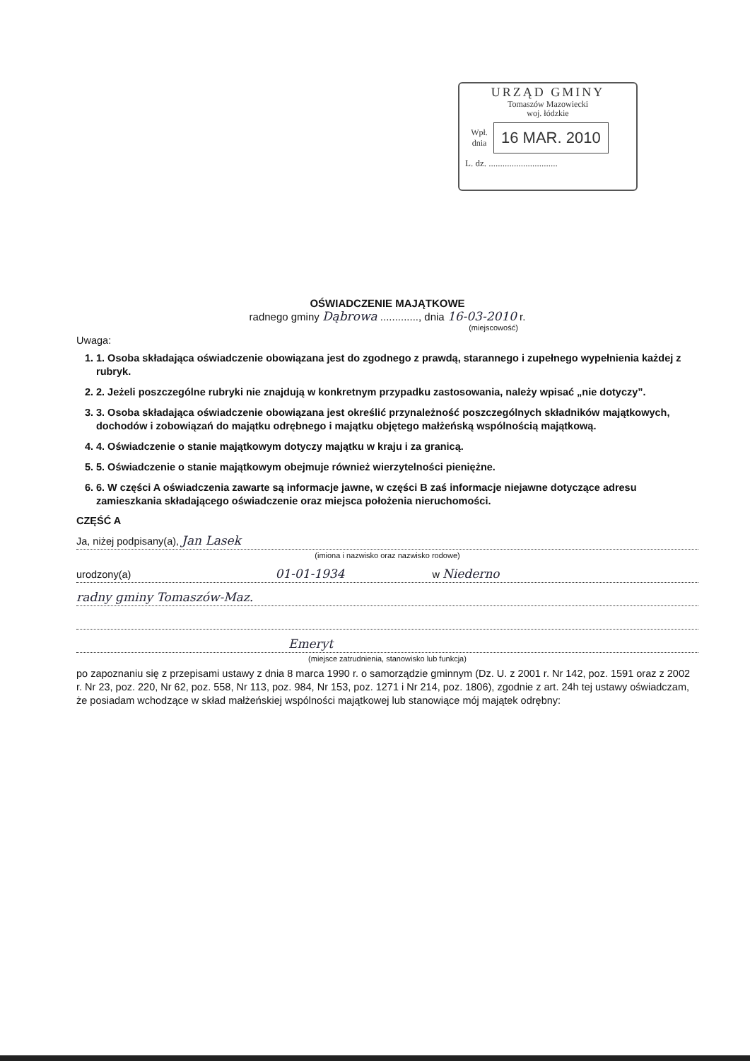URZĄD GMINY
Tomaszów Mazowiecki
woj. łódzkie
Wpł. dnia
16 MAR. 2010
L. dz. ..............................
OŚWIADCZENIE MAJĄTKOWE
radnego gminy Dąbrowa ............., dnia 16-03-2010 r.
(miejscowość)
Uwaga:
1. 1. Osoba składająca oświadczenie obowiązana jest do zgodnego z prawdą, starannego i zupełnego wypełnienia każdej z rubryk.
2. 2. Jeżeli poszczególne rubryki nie znajdują w konkretnym przypadku zastosowania, należy wpisać „nie dotyczy”.
3. 3. Osoba składająca oświadczenie obowiązana jest określić przynależność poszczególnych składników majątkowych, dochodów i zobowiązań do majątku odrębnego i majątku objętego małżeńską wspólnością majątkową.
4. 4. Oświadczenie o stanie majątkowym dotyczy majątku w kraju i za granicą.
5. 5. Oświadczenie o stanie majątkowym obejmuje również wierzytelności pieniężne.
6. 6. W części A oświadczenia zawarte są informacje jawne, w części B zaś informacje niejawne dotyczące adresu zamieszkania składającego oświadczenie oraz miejsca położenia nieruchomości.
CZĘŚĆ A
Ja, niżej podpisany(a), Jan Lasek
(imiona i nazwisko oraz nazwisko rodowe)
urodzony(a) 01-01-1934 w Niederno
radny gminy Tomaszów-Maz.
Emeryt
(miejsce zatrudnienia, stanowisko lub funkcja)
po zapoznaniu się z przepisami ustawy z dnia 8 marca 1990 r. o samorządzie gminnym (Dz. U. z 2001 r. Nr 142, poz. 1591 oraz z 2002 r. Nr 23, poz. 220, Nr 62, poz. 558, Nr 113, poz. 984, Nr 153, poz. 1271 i Nr 214, poz. 1806), zgodnie z art. 24h tej ustawy oświadczam, że posiadam wchodzące w skład małżeńskiej wspólności majątkowej lub stanowiące mój majątek odrębny: